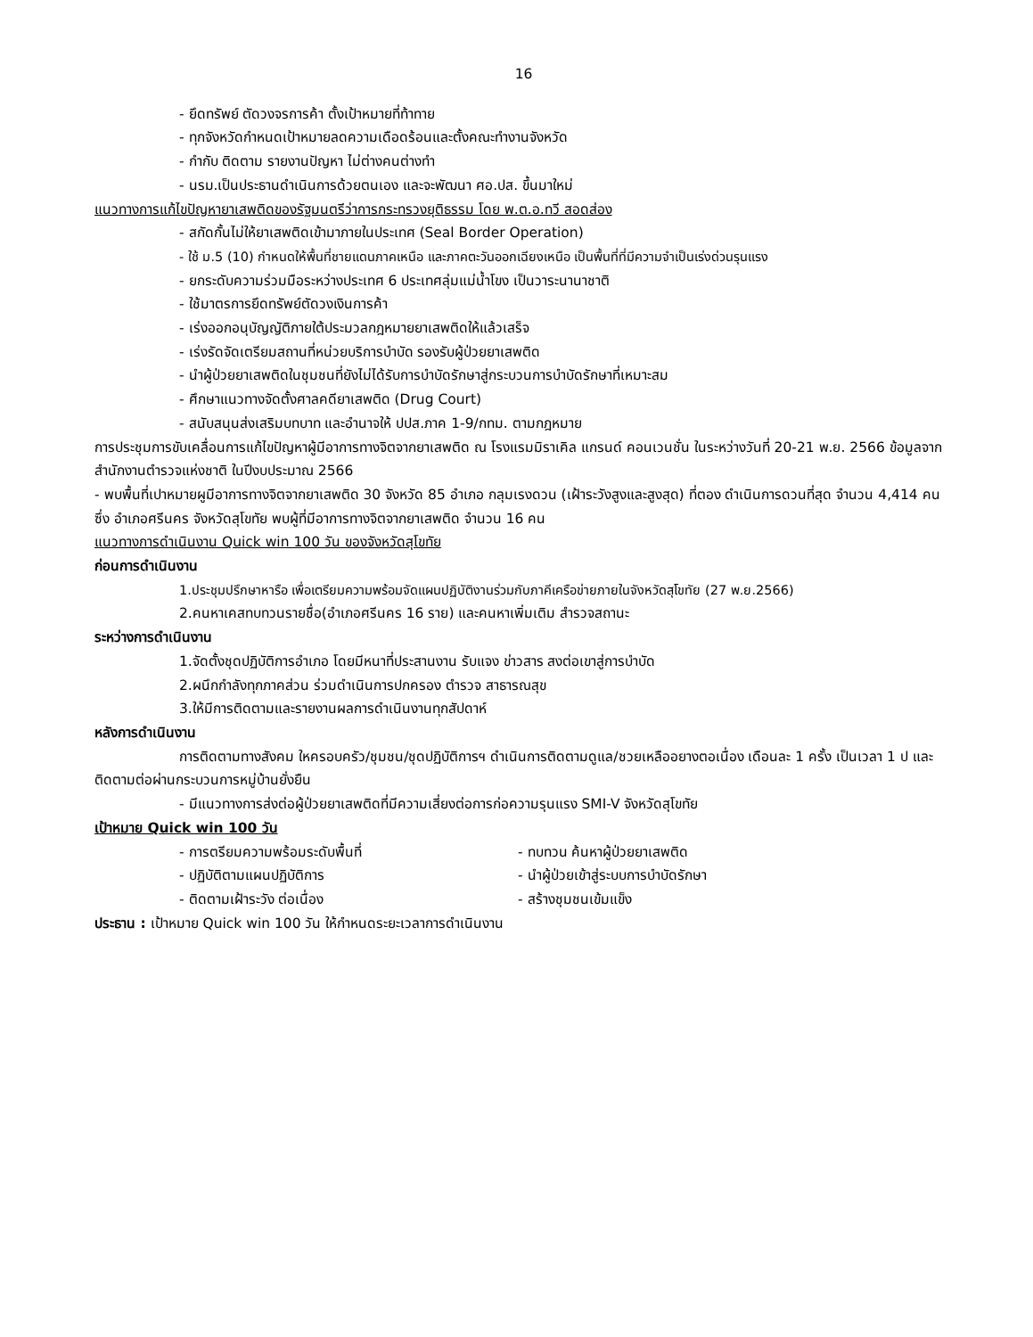16
- ยึดทรัพย์ ตัดวงจรการค้า ตั้งเป้าหมายที่ท้าทาย
- ทุกจังหวัดกำหนดเป้าหมายลดความเดือดร้อนและตั้งคณะทำงานจังหวัด
- กำกับ ติดตาม รายงานปัญหา ไม่ต่างคนต่างทำ
- นรม.เป็นประธานดำเนินการด้วยตนเอง และจะพัฒนา ศอ.ปส. ขึ้นมาใหม่
แนวทางการแก้ไขปัญหายาเสพติดของรัฐมนตรีว่าการกระทรวงยุติธรรม โดย พ.ต.อ.ทวี สอดส่อง
- สกัดกั้นไม่ให้ยาเสพติดเข้ามาภายในประเทศ (Seal Border Operation)
- ใช้ ม.5 (10) กำหนดให้พื้นที่ชายแดนภาคเหนือ และภาคตะวันออกเฉียงเหนือ เป็นพื้นที่ที่มีความจำเป็นเร่งด่วนรุนแรง
- ยกระดับความร่วมมือระหว่างประเทศ 6 ประเทศลุ่มแม่น้ำโขง เป็นวาระนานาชาติ
- ใช้มาตรการยึดทรัพย์ตัดวงเงินการค้า
- เร่งออกอนุบัญญัติภายใต้ประมวลกฎหมายยาเสพติดให้แล้วเสร็จ
- เร่งรัดจัดเตรียมสถานที่หน่วยบริการบำบัด รองรับผู้ป่วยยาเสพติด
- นำผู้ป่วยยาเสพติดในชุมชนที่ยังไม่ได้รับการบำบัดรักษาสู่กระบวนการบำบัดรักษาที่เหมาะสม
- ศึกษาแนวทางจัดตั้งศาลคดียาเสพติด (Drug Court)
- สนับสนุนส่งเสริมบทบาท และอำนาจให้ ปปส.ภาค 1-9/กทม. ตามกฎหมาย
การประชุมการขับเคลื่อนการแก้ไขปัญหาผู้มีอาการทางจิตจากยาเสพติด ณ โรงแรมมิราเคิล แกรนด์ คอนเวนชั่น ในระหว่างวันที่ 20-21 พ.ย. 2566 ข้อมูลจาก สำนักงานตำรวจแห่งชาติ ในปีงบประมาณ 2566
- พบพื้นที่เปาหมายผูมีอาการทางจิตจากยาเสพติด 30 จังหวัด 85 อำเภอ กลุมเรงดวน (เฝ้าระวังสูงและสูงสุด) ที่ตอง ดำเนินการดวนที่สุด จำนวน 4,414 คน ซึ่ง อำเภอศรีนคร จังหวัดสุโขทัย พบผู้ที่มีอาการทางจิตจากยาเสพติด จำนวน 16 คน
แนวทางการดำเนินงาน Quick win 100 วัน ของจังหวัดสุโขทัย
ก่อนการดำเนินงาน
1.ประชุมปรึกษาหารือ เพื่อเตรียมความพร้อมจัดแผนปฏิบัติงานร่วมกับภาคีเครือข่ายภายในจังหวัดสุโขทัย (27 พ.ย.2566)
2.คนหาเคสทบทวนรายชื่อ(อำเภอศรีนคร 16 ราย) และคนหาเพิ่มเติม สำรวจสถานะ
ระหว่างการดำเนินงาน
1.จัดตั้งชุดปฏิบัติการอำเภอ โดยมีหนาที่ประสานงาน รับแจง ข่าวสาร สงต่อเขาสู่การบำบัด
2.ผนึกกำลังทุกภาคส่วน ร่วมดำเนินการปกครอง ตำรวจ สาธารณสุข
3.ให้มีการติดตามและรายงานผลการดำเนินงานทุกสัปดาห์
หลังการดำเนินงาน
การติดตามทางสังคม ใหครอบครัว/ชุมชน/ชุดปฏิบัติการฯ ดำเนินการติดตามดูแล/ชวยเหลืออยางตอเนื่อง เดือนละ 1 ครั้ง เป็นเวลา 1 ป และติดตามต่อผ่านกระบวนการหมู่บ้านยั่งยืน
- มีแนวทางการส่งต่อผู้ป่วยยาเสพติดที่มีความเสี่ยงต่อการก่อความรุนแรง SMI-V จังหวัดสุโขทัย
เป้าหมาย Quick win 100 วัน
- การตรียมความพร้อมระดับพื้นที่ - ทบทวน ค้นหาผู้ป่วยยาเสพติด
- ปฏิบัติตามแผนปฏิบัติการ - นำผู้ป่วยเข้าสู่ระบบการบำบัดรักษา
- ติดตามเฝ้าระวัง ต่อเนื่อง - สร้างชุมชนเข้มแข็ง
ประธาน : เป้าหมาย Quick win 100 วัน ให้กำหนดระยะเวลาการดำเนินงาน